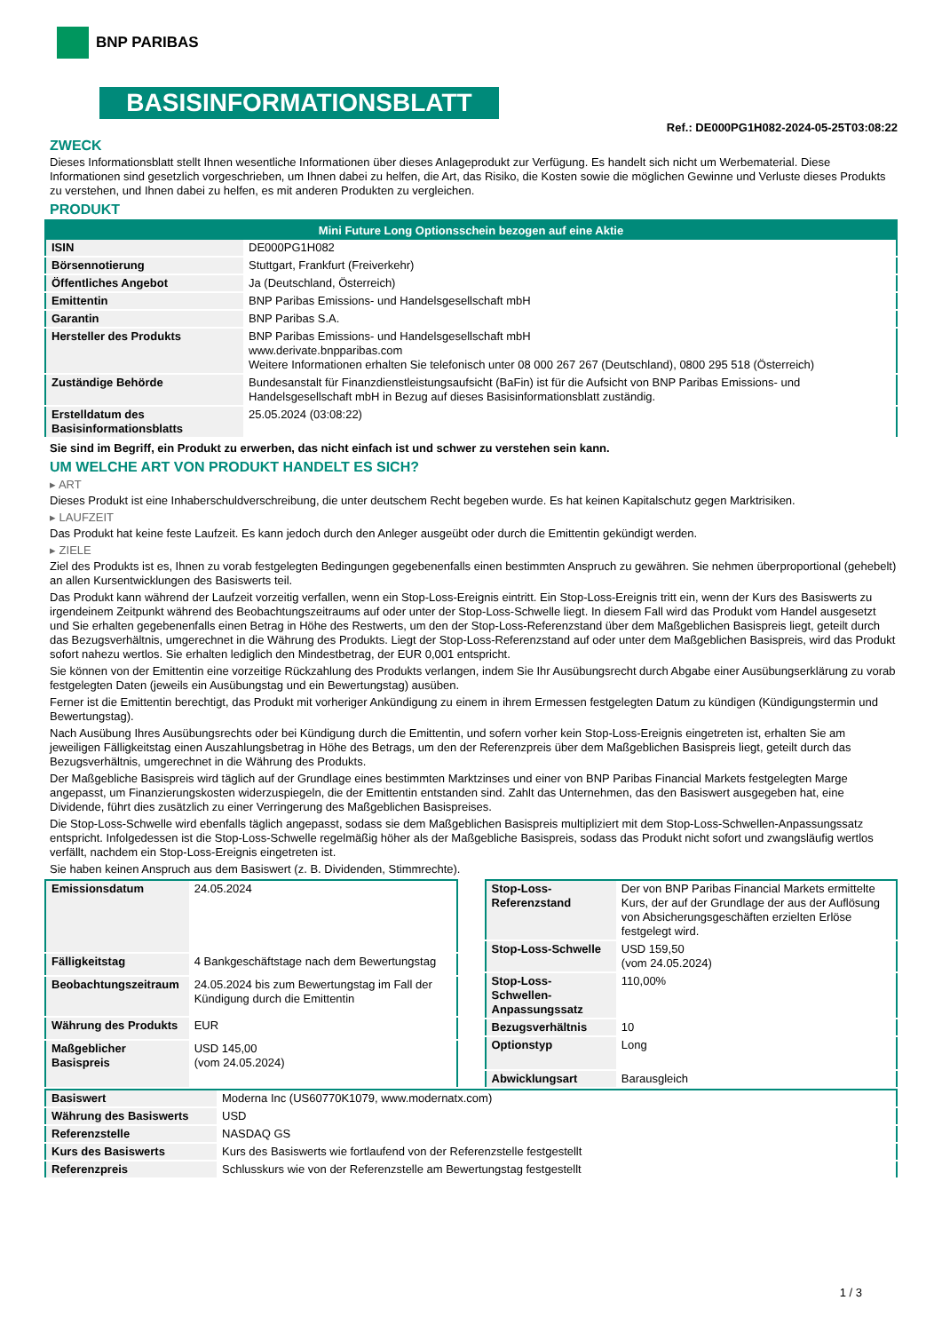BNP PARIBAS
BASISINFORMATIONSBLATT
Ref.: DE000PG1H082-2024-05-25T03:08:22
ZWECK
Dieses Informationsblatt stellt Ihnen wesentliche Informationen über dieses Anlageprodukt zur Verfügung. Es handelt sich nicht um Werbematerial. Diese Informationen sind gesetzlich vorgeschrieben, um Ihnen dabei zu helfen, die Art, das Risiko, die Kosten sowie die möglichen Gewinne und Verluste dieses Produkts zu verstehen, und Ihnen dabei zu helfen, es mit anderen Produkten zu vergleichen.
PRODUKT
| Mini Future Long Optionsschein bezogen auf eine Aktie | |
| --- | --- |
| ISIN | DE000PG1H082 |
| Börsennotierung | Stuttgart, Frankfurt (Freiverkehr) |
| Öffentliches Angebot | Ja (Deutschland, Österreich) |
| Emittentin | BNP Paribas Emissions- und Handelsgesellschaft mbH |
| Garantin | BNP Paribas S.A. |
| Hersteller des Produkts | BNP Paribas Emissions- und Handelsgesellschaft mbH www.derivate.bnpparibas.com Weitere Informationen erhalten Sie telefonisch unter 08 000 267 267 (Deutschland), 0800 295 518 (Österreich) |
| Zuständige Behörde | Bundesanstalt für Finanzdienstleistungsaufsicht (BaFin) ist für die Aufsicht von BNP Paribas Emissions- und Handelsgesellschaft mbH in Bezug auf dieses Basisinformationsblatt zuständig. |
| Erstelldatum des Basisinformationsblatts | 25.05.2024 (03:08:22) |
Sie sind im Begriff, ein Produkt zu erwerben, das nicht einfach ist und schwer zu verstehen sein kann.
UM WELCHE ART VON PRODUKT HANDELT ES SICH?
▸ ART
Dieses Produkt ist eine Inhaberschuldverschreibung, die unter deutschem Recht begeben wurde. Es hat keinen Kapitalschutz gegen Marktrisiken.
▸ LAUFZEIT
Das Produkt hat keine feste Laufzeit. Es kann jedoch durch den Anleger ausgeübt oder durch die Emittentin gekündigt werden.
▸ ZIELE
Ziel des Produkts ist es, Ihnen zu vorab festgelegten Bedingungen gegebenenfalls einen bestimmten Anspruch zu gewähren. Sie nehmen überproportional (gehebelt) an allen Kursentwicklungen des Basiswerts teil.
Das Produkt kann während der Laufzeit vorzeitig verfallen, wenn ein Stop-Loss-Ereignis eintritt. Ein Stop-Loss-Ereignis tritt ein, wenn der Kurs des Basiswerts zu irgendeinem Zeitpunkt während des Beobachtungszeitraums auf oder unter der Stop-Loss-Schwelle liegt. In diesem Fall wird das Produkt vom Handel ausgesetzt und Sie erhalten gegebenenfalls einen Betrag in Höhe des Restwerts, um den der Stop-Loss-Referenzstand über dem Maßgeblichen Basispreis liegt, geteilt durch das Bezugsverhältnis, umgerechnet in die Währung des Produkts. Liegt der Stop-Loss-Referenzstand auf oder unter dem Maßgeblichen Basispreis, wird das Produkt sofort nahezu wertlos. Sie erhalten lediglich den Mindestbetrag, der EUR 0,001 entspricht.
Sie können von der Emittentin eine vorzeitige Rückzahlung des Produkts verlangen, indem Sie Ihr Ausübungsrecht durch Abgabe einer Ausübungserklärung zu vorab festgelegten Daten (jeweils ein Ausübungstag und ein Bewertungstag) ausüben.
Ferner ist die Emittentin berechtigt, das Produkt mit vorheriger Ankündigung zu einem in ihrem Ermessen festgelegten Datum zu kündigen (Kündigungstermin und Bewertungstag).
Nach Ausübung Ihres Ausübungsrechts oder bei Kündigung durch die Emittentin, und sofern vorher kein Stop-Loss-Ereignis eingetreten ist, erhalten Sie am jeweiligen Fälligkeitstag einen Auszahlungsbetrag in Höhe des Betrags, um den der Referenzpreis über dem Maßgeblichen Basispreis liegt, geteilt durch das Bezugsverhältnis, umgerechnet in die Währung des Produkts.
Der Maßgebliche Basispreis wird täglich auf der Grundlage eines bestimmten Marktzinses und einer von BNP Paribas Financial Markets festgelegten Marge angepasst, um Finanzierungskosten widerzuspiegeln, die der Emittentin entstanden sind. Zahlt das Unternehmen, das den Basiswert ausgegeben hat, eine Dividende, führt dies zusätzlich zu einer Verringerung des Maßgeblichen Basispreises.
Die Stop-Loss-Schwelle wird ebenfalls täglich angepasst, sodass sie dem Maßgeblichen Basispreis multipliziert mit dem Stop-Loss-Schwellen-Anpassungssatz entspricht. Infolgedessen ist die Stop-Loss-Schwelle regelmäßig höher als der Maßgebliche Basispreis, sodass das Produkt nicht sofort und zwangsläufig wertlos verfällt, nachdem ein Stop-Loss-Ereignis eingetreten ist.
Sie haben keinen Anspruch aus dem Basiswert (z. B. Dividenden, Stimmrechte).
| Emissionsdatum | 24.05.2024 |
| Fälligkeitstag | 4 Bankgeschäftstage nach dem Bewertungstag |
| Beobachtungszeitraum | 24.05.2024 bis zum Bewertungstag im Fall der Kündigung durch die Emittentin |
| Währung des Produkts | EUR |
| Maßgeblicher Basispreis | USD 145,00 (vom 24.05.2024) |
| Stop-Loss-Referenzstand | Der von BNP Paribas Financial Markets ermittelte Kurs, der auf der Grundlage der aus der Auflösung von Absicherungsgeschäften erzielten Erlöse festgelegt wird. |
| Stop-Loss-Schwelle | USD 159,50 (vom 24.05.2024) |
| Stop-Loss-Schwellen-Anpassungssatz | 110,00% |
| Bezugsverhältnis | 10 |
| Optionstyp | Long |
| Abwicklungsart | Barausgleich |
| Basiswert | Moderna Inc (US60770K1079, www.modernatx.com) |
| Währung des Basiswerts | USD |
| Referenzstelle | NASDAQ GS |
| Kurs des Basiswerts | Kurs des Basiswerts wie fortlaufend von der Referenzstelle festgestellt |
| Referenzpreis | Schlusskurs wie von der Referenzstelle am Bewertungstag festgestellt |
1 / 3